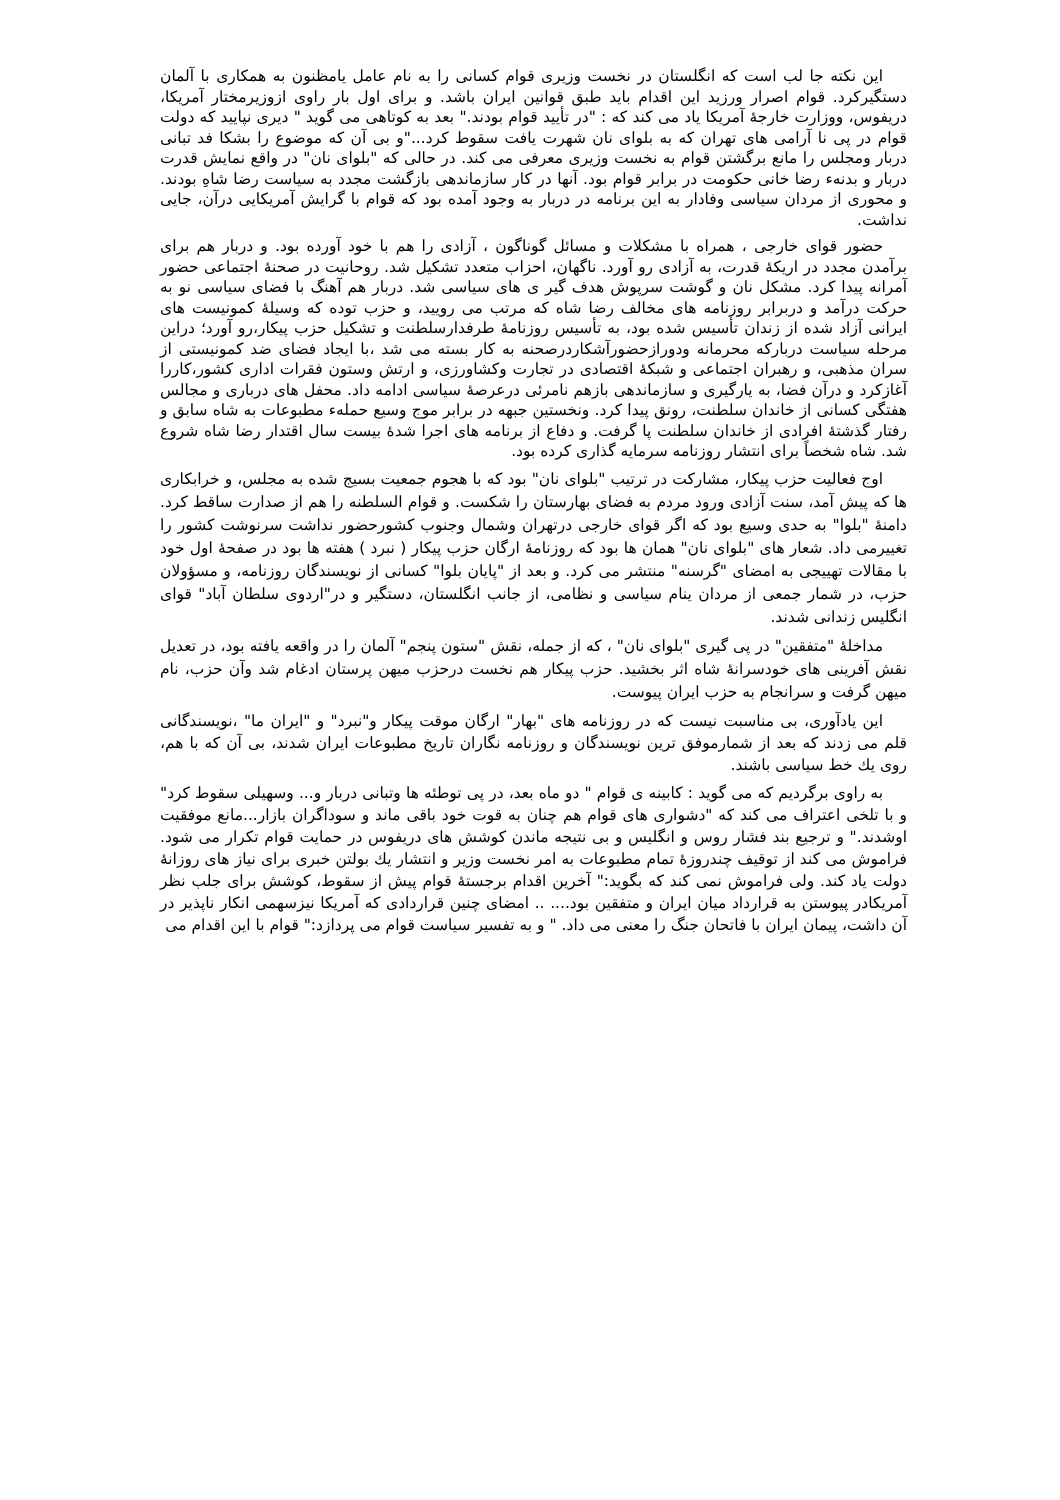این نکته جا لب است که انگلستان در نخست وزیری قوام کسانی را به نام عامل یامظنون به همکاری با آلمان دستگیرکرد. قوام اصرار ورزید این اقدام باید طبق قوانین ایران باشد. و برای اول بار راوی ازوزیرمختار آمریکا، دریفوس، ووزارت خارجهٔ آمریکا یاد می کند که : "در تأیید قوام بودند." بعد به کوتاهی می گوید " دیری نپایید که دولت قوام در پی نا آرامی های تهران که به بلوای نان شهرت یافت سقوط کرد..."و بی آن که موضوع را بشکا فد تبانی دربار ومجلس را مانع برگشتن قوام به نخست وزیری معرفی می کند. در حالی که "بلوای نان" در واقع نمایش قدرت دربار و بدنهء رضا خانی حکومت در برابر قوام بود. آنها در کار سازماندهی بازگشت مجدد به سیاست رضا شاهِ بودند. و محوری از مردان سیاسی وفادار به این برنامه در دربار به وجود آمده بود که قوام با گرایش آمریکایی درآن، جایی نداشت.
حضور قوای خارجی ، همراه با مشکلات و مسائل گوناگون ، آزادی را هم با خود آورده بود. و دربار هم برای برآمدن مجدد در اریکهٔ قدرت، به آزادی رو آورد. ناگهان، احزاب متعدد تشکیل شد. روحانیت در صحنهٔ اجتماعی حضور آمرانه پیدا کرد. مشکل نان و گوشت سرپوش هدف گیر ی های سیاسی شد. دربار هم آهنگ با فضای سیاسی نو به حرکت درآمد و دربرابر روزنامه های مخالف رضا شاه که مرتب می روييد، و حزب توده که وسيلهٔ كمونيست های ایرانی آزاد شده از زندان تأسیس شده بود، به تأسیس روزنامهٔ طرفدارسلطنت و تشکیل حزب پیکار،رو آورد؛ دراین مرحله سیاست دربارکه محرمانه ودورازحضورآشکاردرصحنه به کار بسته می شد ،با ایجاد فضای ضد کمونیستی از سران مذهبی، و رهبران اجتماعی و شبکهٔ اقتصادی در تجارت وکشاورزی، و ارتش وستون فقرات اداری کشور،کاررا آغازکرد و درآن فضا، به یارگیری و سازماندهی بازهم نامرئی درعرصهٔ سیاسی ادامه داد. محفل های درباری و مجالس هفتگی کسانی از خاندان سلطنت، رونق پیدا کرد. ونخستین جبهه در برابر موج وسیع حملهء مطبوعات به شاه سابق و رفتار گذشتهٔ افرادی از خاندان سلطنت پا گرفت. و دفاع از برنامه های اجرا شدهٔ بیست سال اقتدار رضا شاه شروع شد. شاه شخصاً برای انتشار روزنامه سرمایه گذاری کرده بود.
اوج فعالیت حزب پیکار، مشارکت در ترتیب "بلوای نان" بود که با هجوم جمعیت بسیج شده به مجلس، و خرابکاری ها که پیش آمد، سنت آزادی ورود مردم به فضای بهارستان را شکست. و قوام السلطنه را هم از صدارت ساقط کرد. دامنهٔ "بلوا" به حدی وسیع بود که اگر قوای خارجی درتهران وشمال وجنوب کشورحضور نداشت سرنوشت کشور را تغییرمی داد. شعار های "بلوای نان" همان ها بود که روزنامهٔ ارگان حزب پیکار ( نبرد ) هفته ها بود در صفحهٔ اول خود با مقالات تهییجی به امضای "گرسنه" منتشر می کرد. و بعد از "پایان بلوا" کسانی از نویسندگان روزنامه، و مسؤولان حزب، در شمار جمعی از مردان ینام سیاسی و نظامی، از جانب انگلستان، دستگیر و در"اردوی سلطان آباد" قوای انگلیس زندانی شدند.
مداخلهٔ "متفقین" در پی گیری "بلوای نان" ، که از جمله، نقش "ستون پنجم" آلمان را در واقعه یافته بود، در تعدیل نقش آفرینی های خودسرانهٔ شاه اثر بخشید. حزب پیکار هم نخست درحزب میهن پرستان ادغام شد وآن حزب، نام میهن گرفت و سرانجام به حزب ایران پیوست.
این یادآوری، بی مناسبت نیست که در روزنامه های "بهار" ارگان موقت پیکار و"نبرد" و "ایران ما" ،نویسندگانی قلم می زدند که بعد از شمارموفق ترین نویسندگان و روزنامه نگاران تاریخ مطبوعات ایران شدند، بی آن که با هم، روی يك خط سیاسی باشند.
به راوی برگردیم که می گوید : کابینه ی قوام " دو ماه بعد، در پی توطئه ها وتبانی دربار و... وسهیلی سقوط کرد" و با تلخی اعتراف می کند که "دشواری های قوام هم چنان به قوت خود باقی ماند و سوداگران بازار...مانع موفقیت اوشدند." و ترجیع بند فشار روس و انگلیس و بی نتیجه ماندن کوشش های دریفوس در حمایت قوام تکرار می شود. فراموش می کند از توقیف چندروزهٔ تمام مطبوعات به امر نخست وزیر و انتشار يك بولتن خبری برای نیاز های روزانهٔ دولت یاد کند. ولی فراموش نمی کند که بگوید:" آخرین اقدام برجستهٔ قوام پیش از سقوط، کوشش برای جلب نظر آمریکادر پیوستن به قرارداد میان ایران و متفقین بود.... .. امضای چنین قراردادی که آمریکا نیزسهمی انکار ناپذیر در آن داشت، پیمان ایران با فاتحان جنگ را معنی می داد. " و به تفسیر سیاست قوام می پردازد:" قوام با این اقدام می